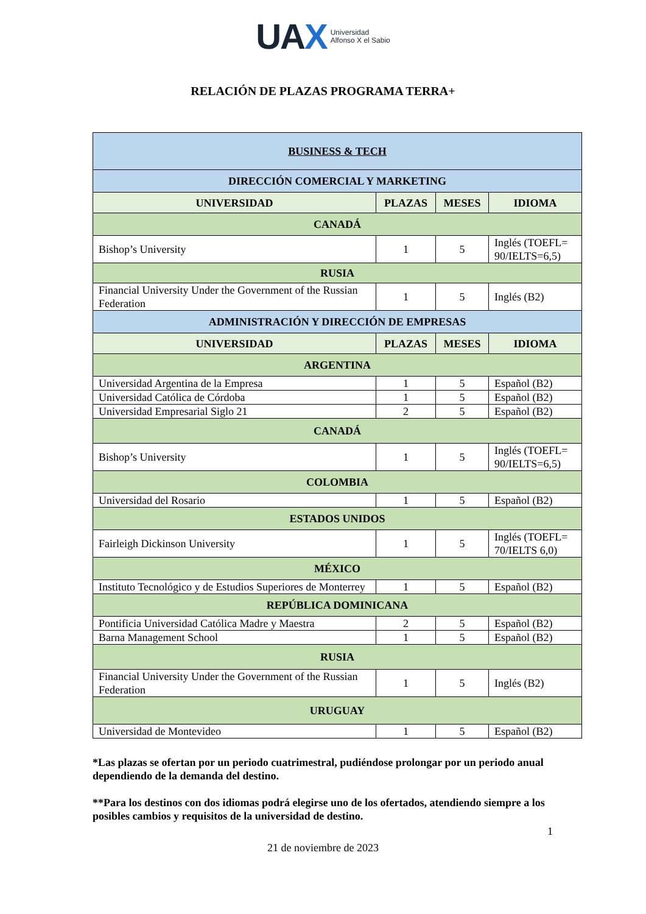UAX Universidad
Alfonso X el Sabio
RELACIÓN DE PLAZAS PROGRAMA TERRA+
| BUSINESS & TECH | | | |
| DIRECCIÓN COMERCIAL Y MARKETING | | | |
| UNIVERSIDAD | PLAZAS | MESES | IDIOMA |
| CANADÁ | | | |
| Bishop’s University | 1 | 5 | Inglés (TOEFL= 90/IELTS=6,5) |
| RUSIA | | | |
| Financial University Under the Government of the Russian Federation | 1 | 5 | Inglés (B2) |
| ADMINISTRACIÓN Y DIRECCIÓN DE EMPRESAS | | | |
| UNIVERSIDAD | PLAZAS | MESES | IDIOMA |
| ARGENTINA | | | |
| Universidad Argentina de la Empresa | 1 | 5 | Español (B2) |
| Universidad Católica de Córdoba | 1 | 5 | Español (B2) |
| Universidad Empresarial Siglo 21 | 2 | 5 | Español (B2) |
| CANADÁ | | | |
| Bishop’s University | 1 | 5 | Inglés (TOEFL= 90/IELTS=6,5) |
| COLOMBIA | | | |
| Universidad del Rosario | 1 | 5 | Español (B2) |
| ESTADOS UNIDOS | | | |
| Fairleigh Dickinson University | 1 | 5 | Inglés (TOEFL= 70/IELTS 6,0) |
| MÉXICO | | | |
| Instituto Tecnológico y de Estudios Superiores de Monterrey | 1 | 5 | Español (B2) |
| REPÚBLICA DOMINICANA | | | |
| Pontificia Universidad Católica Madre y Maestra | 2 | 5 | Español (B2) |
| Barna Management School | 1 | 5 | Español (B2) |
| RUSIA | | | |
| Financial University Under the Government of the Russian Federation | 1 | 5 | Inglés (B2) |
| URUGUAY | | | |
| Universidad de Montevideo | 1 | 5 | Español (B2) |
*Las plazas se ofertan por un periodo cuatrimestral, pudiéndose prolongar por un periodo anual dependiendo de la demanda del destino.
**Para los destinos con dos idiomas podrá elegirse uno de los ofertados, atendiendo siempre a los posibles cambios y requisitos de la universidad de destino.
1
21 de noviembre de 2023